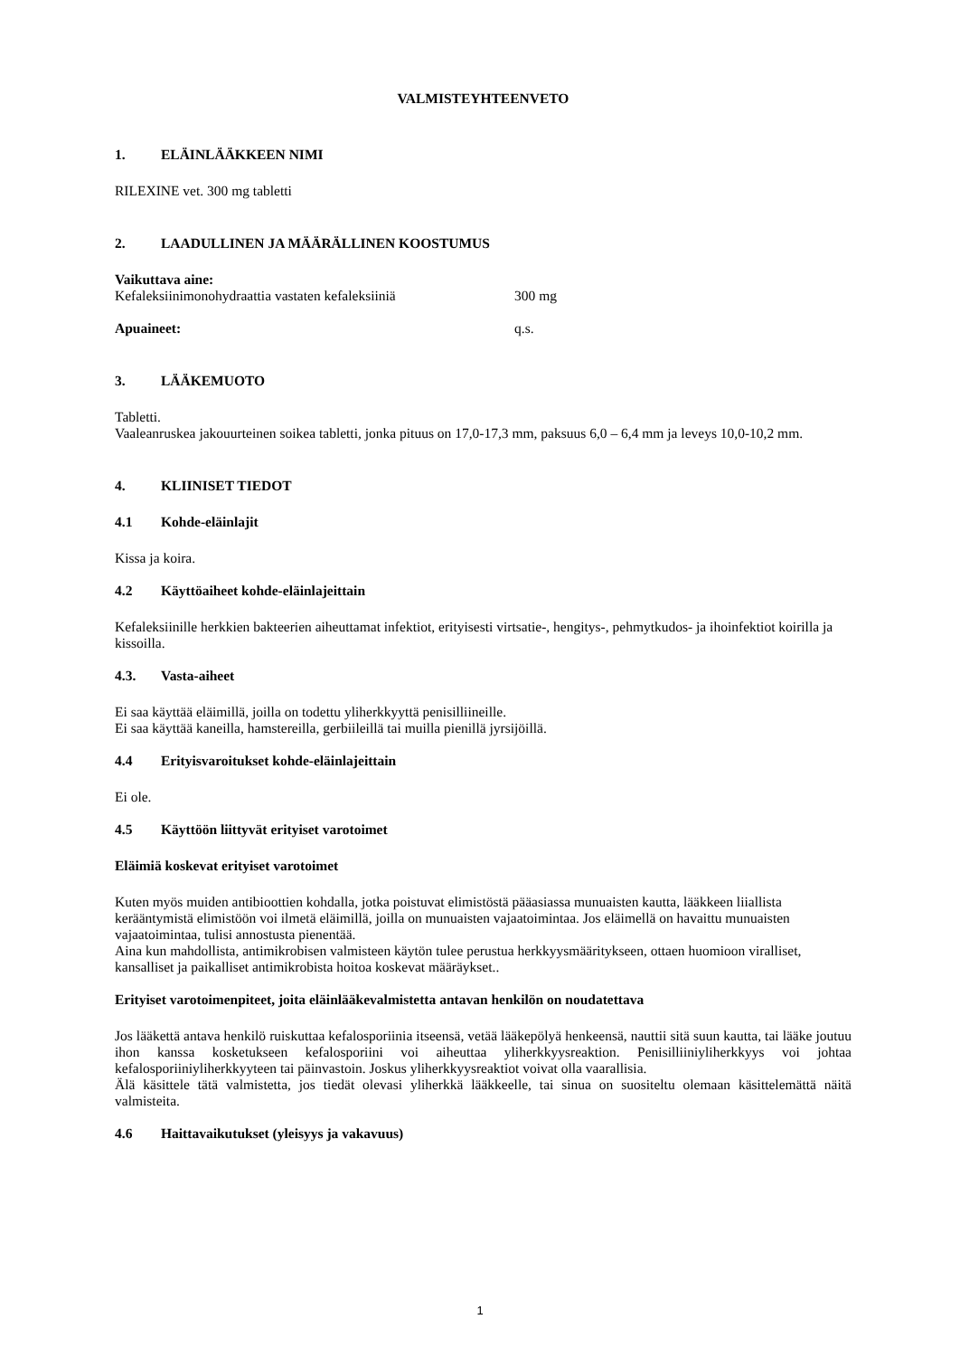VALMISTEYHTEENVETO
1. ELÄINLÄÄKKEEN NIMI
RILEXINE vet. 300 mg tabletti
2. LAADULLINEN JA MÄÄRÄLLINEN KOOSTUMUS
Vaikuttava aine:
Kefaleksiinimonohydraattia vastaten kefaleksiiniä
300 mg
Apuaineet: q.s.
3. LÄÄKEMUOTO
Tabletti.
Vaaleanruskea jakouurteinen soikea tabletti, jonka pituus on 17,0-17,3 mm, paksuus 6,0 – 6,4 mm ja leveys 10,0-10,2 mm.
4. KLIINISET TIEDOT
4.1 Kohde-eläinlajit
Kissa ja koira.
4.2 Käyttöaiheet kohde-eläinlajeittain
Kefaleksiinille herkkien bakteerien aiheuttamat infektiot, erityisesti virtsatie-, hengitys-, pehmytkudos- ja ihoinfektiot koirilla ja kissoilla.
4.3. Vasta-aiheet
Ei saa käyttää eläimillä, joilla on todettu yliherkkyyttä penisilliineille.
Ei saa käyttää kaneilla, hamstereilla, gerbiileillä tai muilla pienillä jyrsijöillä.
4.4 Erityisvaroitukset kohde-eläinlajeittain
Ei ole.
4.5 Käyttöön liittyvät erityiset varotoimet
Eläimiä koskevat erityiset varotoimet
Kuten myös muiden antibioottien kohdalla, jotka poistuvat elimistöstä pääasiassa munuaisten kautta, lääkkeen liiallista kerääntymistä elimistöön voi ilmetä eläimillä, joilla on munuaisten vajaatoimintaa. Jos eläimellä on havaittu munuaisten vajaatoimintaa, tulisi annostusta pienentää.
Aina kun mahdollista, antimikrobisen valmisteen käytön tulee perustua herkkyysmääritykseen, ottaen huomioon viralliset, kansalliset ja paikalliset antimikrobista hoitoa koskevat määräykset..
Erityiset varotoimenpiteet, joita eläinlääkevalmistetta antavan henkilön on noudatettava
Jos lääkettä antava henkilö ruiskuttaa kefalosporiinia itseensä, vetää lääkepölyä henkeensä, nauttii sitä suun kautta, tai lääke joutuu ihon kanssa kosketukseen kefalosporiini voi aiheuttaa yliherkkyysreaktion. Penisilliiniyliherkkyys voi johtaa kefalosporiiniyliherkkyyteen tai päinvastoin. Joskus yliherkkyysreaktiot voivat olla vaarallisia.
Älä käsittele tätä valmistetta, jos tiedät olevasi yliherkkä lääkkeelle, tai sinua on suositeltu olemaan käsittelemättä näitä valmisteita.
4.6 Haittavaikutukset (yleisyys ja vakavuus)
1